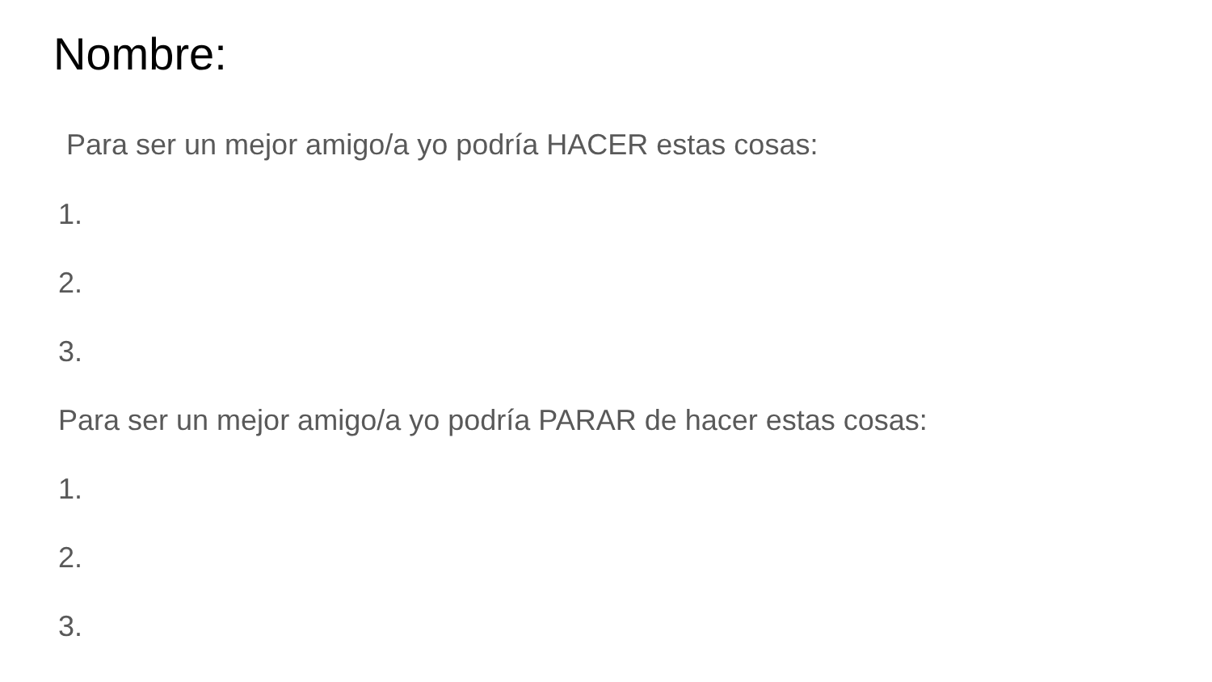Nombre:
Para ser un mejor amigo/a yo podría HACER estas cosas:
1.
2.
3.
Para ser un mejor amigo/a yo podría PARAR de hacer estas cosas:
1.
2.
3.